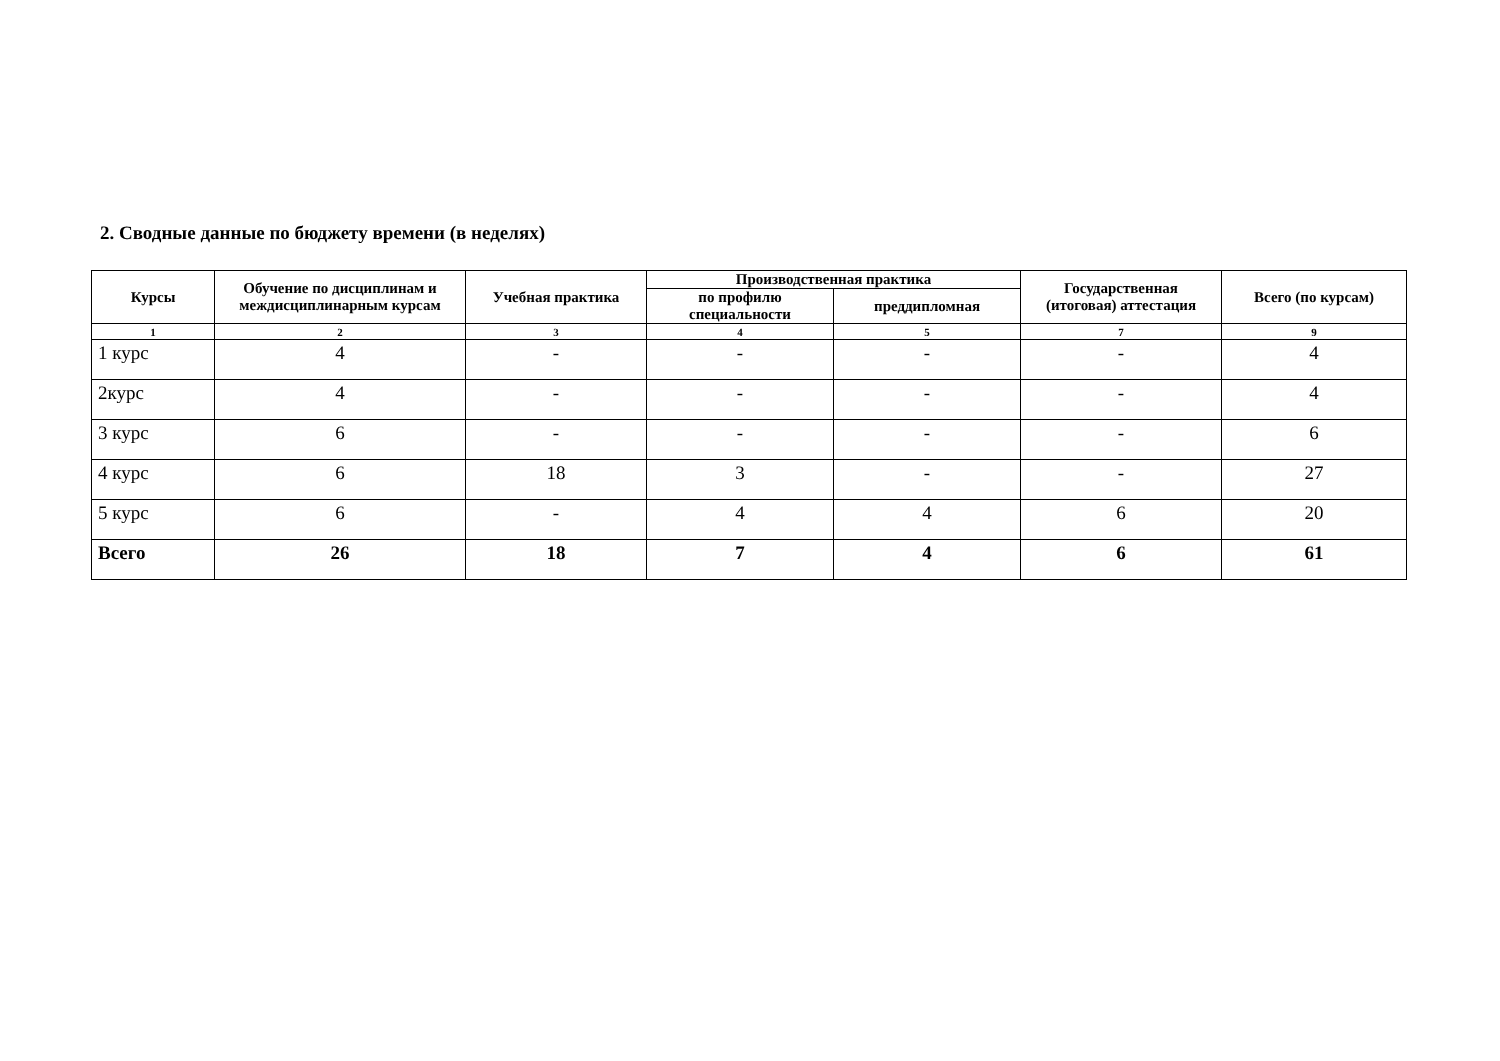2. Сводные данные по бюджету времени (в неделях)
| Курсы | Обучение по дисциплинам и междисциплинарным курсам | Учебная практика | Производственная практика | | Государственная (итоговая) аттестация | Всего (по курсам) |
| --- | --- | --- | --- | --- | --- | --- |
| | | | по профилю специальности | преддипломная | | |
| 1 | 2 | 3 | 4 | 5 | 7 | 9 |
| 1 курс | 4 | - | - | - | - | 4 |
| 2курс | 4 | - | - | - | - | 4 |
| 3 курс | 6 | - | - | - | - | 6 |
| 4 курс | 6 | 18 | 3 | - | - | 27 |
| 5 курс | 6 | - | 4 | 4 | 6 | 20 |
| Всего | 26 | 18 | 7 | 4 | 6 | 61 |